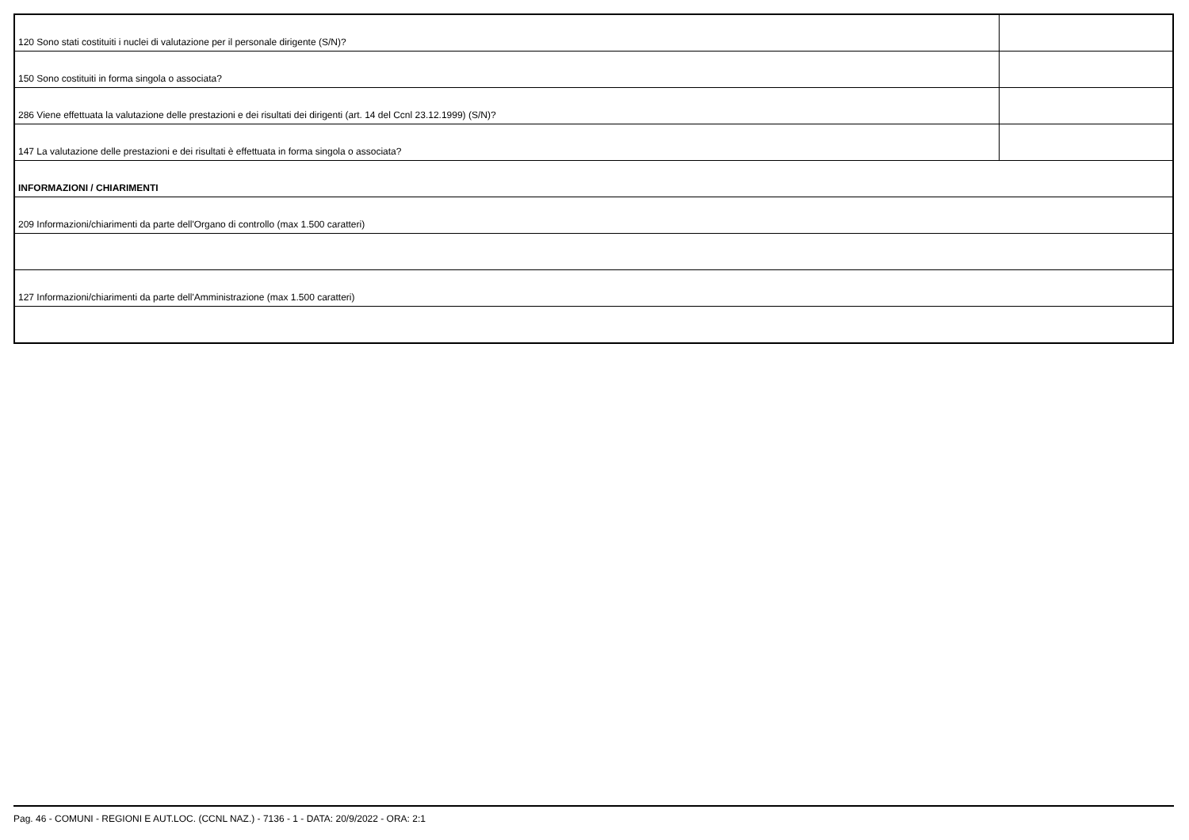| 120 Sono stati costituiti i nuclei di valutazione per il personale dirigente (S/N)? | |
| 150 Sono costituiti in forma singola o associata? | |
| 286 Viene effettuata la valutazione delle prestazioni e dei risultati dei dirigenti (art. 14 del Ccnl 23.12.1999) (S/N)? | |
| 147 La valutazione delle prestazioni e dei risultati è effettuata in forma singola o associata? | |
| INFORMAZIONI / CHIARIMENTI | |
| 209 Informazioni/chiarimenti da parte dell'Organo di controllo (max 1.500 caratteri) | |
| 127 Informazioni/chiarimenti da parte dell'Amministrazione (max 1.500 caratteri) | |
Pag. 46 - COMUNI - REGIONI E AUT.LOC. (CCNL NAZ.) - 7136 - 1 - DATA: 20/9/2022 - ORA: 2:1